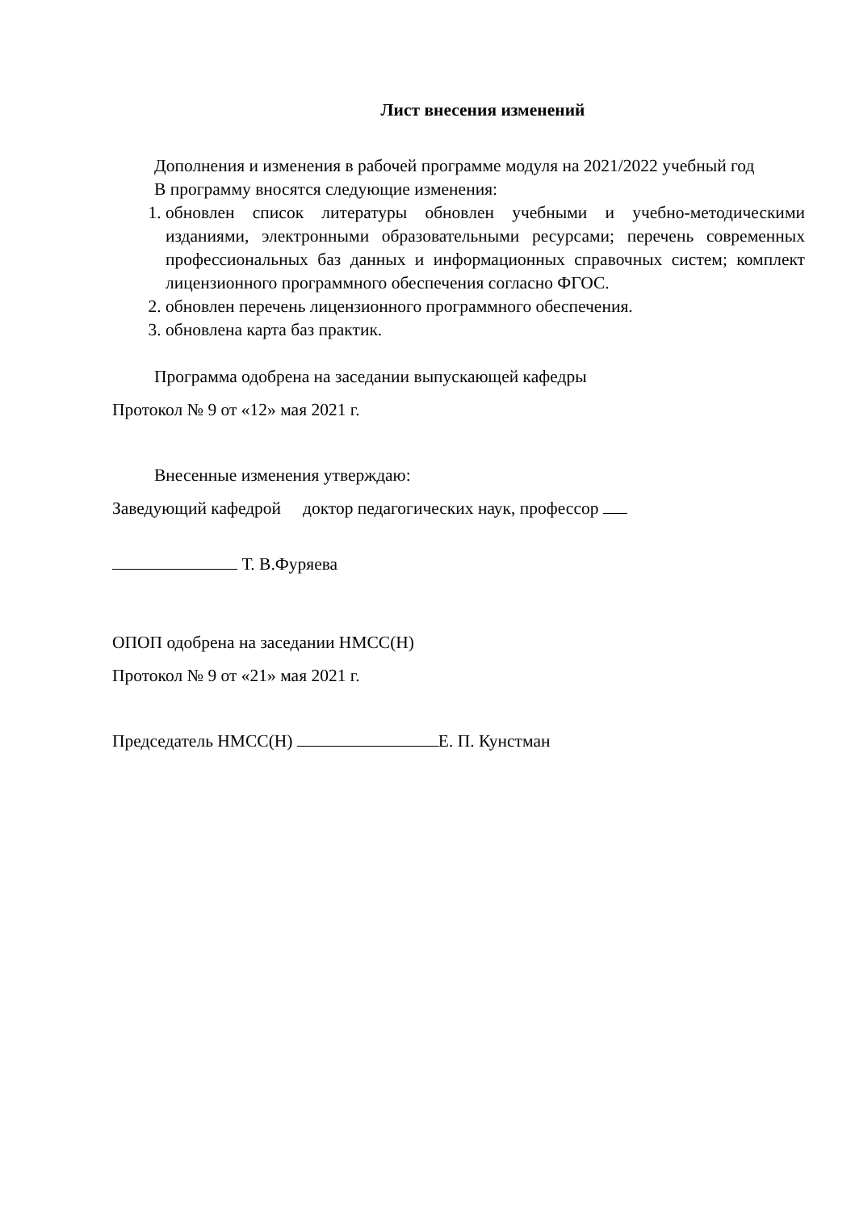Лист внесения изменений
Дополнения и изменения в рабочей программе модуля на 2021/2022 учебный год
В программу вносятся следующие изменения:
1. обновлен список литературы обновлен учебными и учебно-методическими изданиями, электронными образовательными ресурсами; перечень современных профессиональных баз данных и информационных справочных систем; комплект лицензионного программного обеспечения согласно ФГОС.
2. обновлен перечень лицензионного программного обеспечения.
3. обновлена карта баз практик.
Программа одобрена на заседании выпускающей кафедры
Протокол № 9 от «12» мая 2021 г.
Внесенные изменения утверждаю:
Заведующий кафедрой доктор педагогических наук, профессор
Т. В.Фуряева
ОПОП одобрена на заседании НМСС(Н)
Протокол № 9 от «21» мая 2021 г.
Председатель НМСС(Н) Е. П. Кунстман